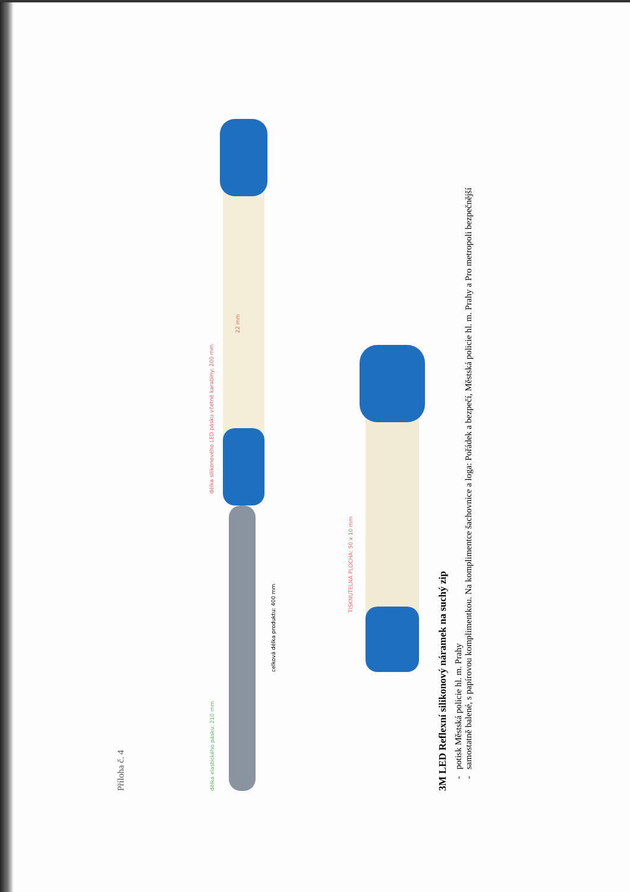Příloha č. 4
délka elastického pásku: 210 mm
délka silikonového LED pásku včetně karabiny: 200 mm
22 mm
celková délka produktu: 400 mm
TISKNUTELNÁ PLOCHA: 50 x 10 mm
3M LED Reflexní silikonový náramek na suchý zip
- potisk Městská policie hl. m. Prahy
- samostatně balené, s papírovou komplimentkou. Na komplimentce šachovnice a loga: Pořádek a bezpečí, Městská policie hl. m. Prahy a Pro metropoli bezpečnější